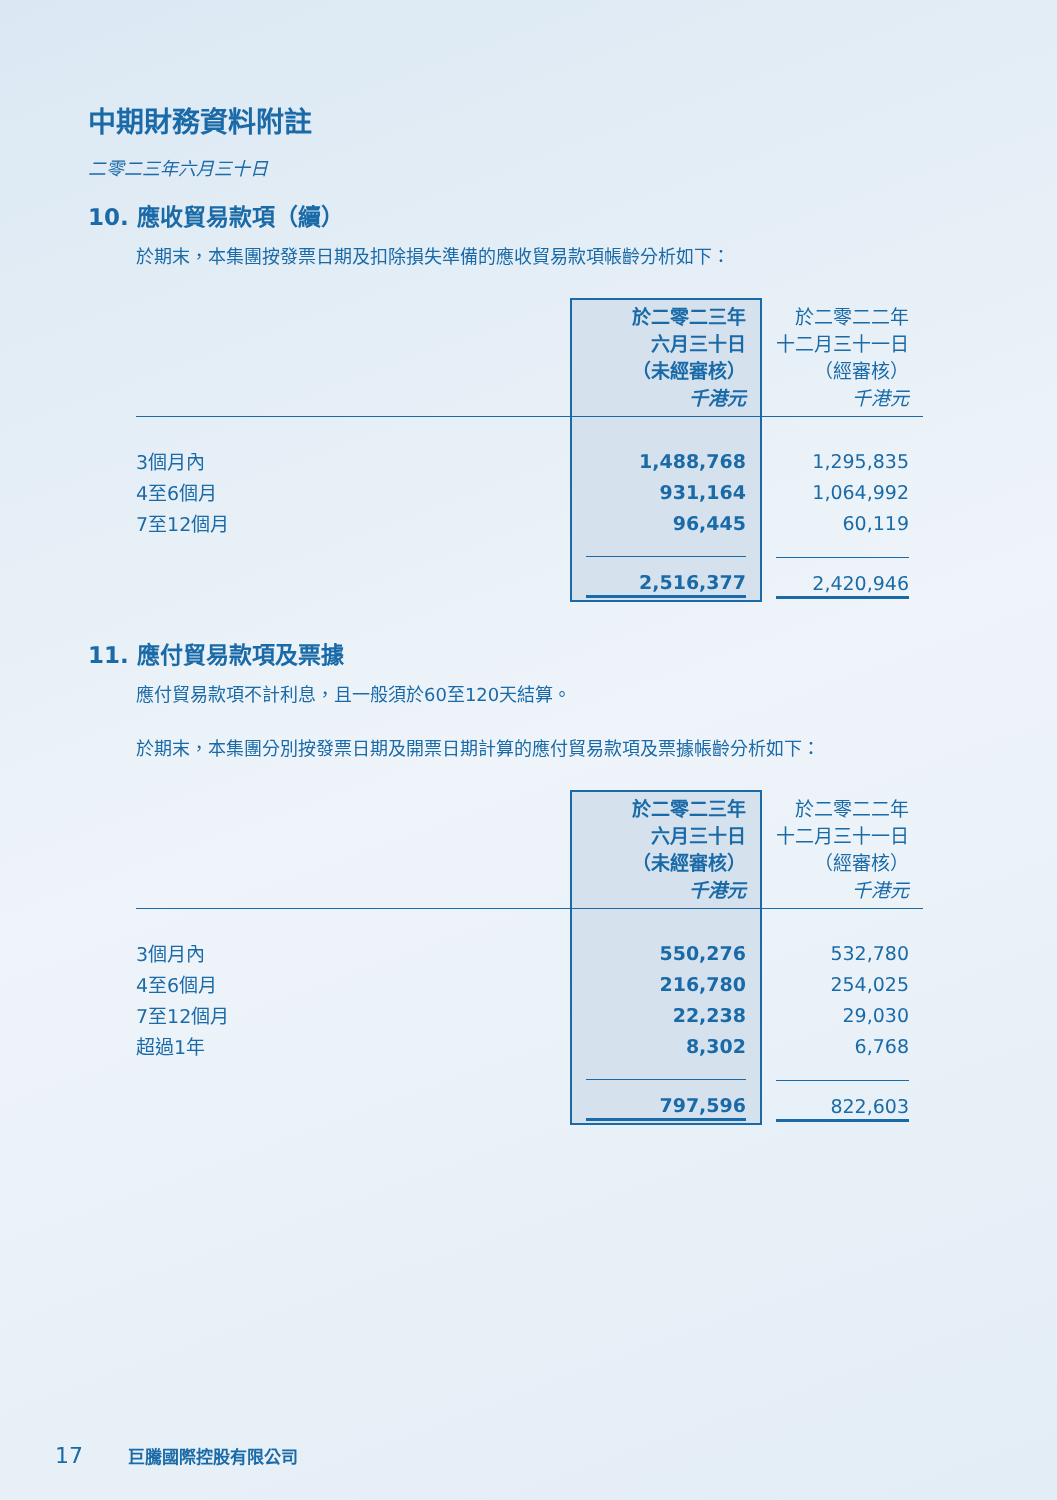中期財務資料附註
二零二三年六月三十日
10. 應收貿易款項（續）
於期末，本集團按發票日期及扣除損失準備的應收貿易款項帳齡分析如下：
| | 於二零二三年 六月三十日 （未經審核） 千港元 | 於二零二二年 十二月三十一日 （經審核） 千港元 |
| --- | --- | --- |
| 3個月內 | 1,488,768 | 1,295,835 |
| 4至6個月 | 931,164 | 1,064,992 |
| 7至12個月 | 96,445 | 60,119 |
| | 2,516,377 | 2,420,946 |
11. 應付貿易款項及票據
應付貿易款項不計利息，且一般須於60至120天結算。
於期末，本集團分別按發票日期及開票日期計算的應付貿易款項及票據帳齡分析如下：
| | 於二零二三年 六月三十日 （未經審核） 千港元 | 於二零二二年 十二月三十一日 （經審核） 千港元 |
| --- | --- | --- |
| 3個月內 | 550,276 | 532,780 |
| 4至6個月 | 216,780 | 254,025 |
| 7至12個月 | 22,238 | 29,030 |
| 超過1年 | 8,302 | 6,768 |
| | 797,596 | 822,603 |
17 巨騰國際控股有限公司